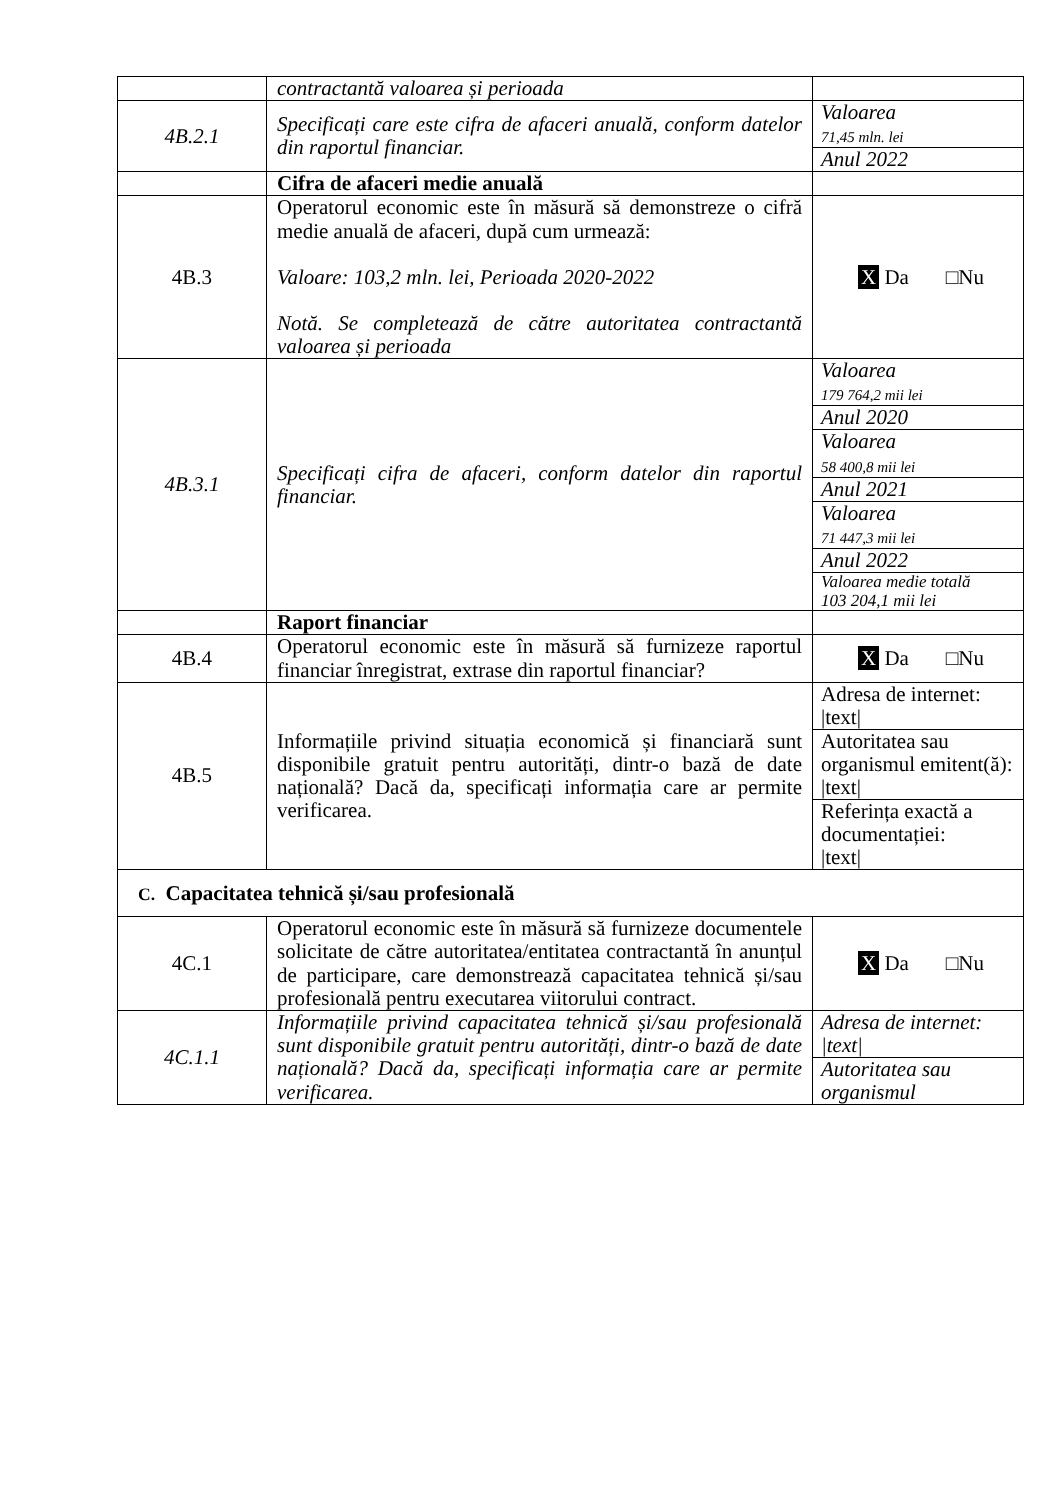| | contractantă valoarea și perioada | |
| 4B.2.1 | Specificați care este cifra de afaceri anuală, conform datelor din raportul financiar. | Valoarea 71,45 mln. lei Anul 2022 |
| | Cifra de afaceri medie anuală | |
| 4B.3 | Operatorul economic este în măsură să demonstreze o cifră medie anuală de afaceri, după cum urmează: Valoare: 103,2 mln. lei, Perioada 2020-2022 Notă. Se completează de către autoritatea contractantă valoarea și perioada | X Da □Nu |
| 4B.3.1 | Specificați cifra de afaceri, conform datelor din raportul financiar. | Valoarea 179 764,2 mii lei Anul 2020 Valoarea 58 400,8 mii lei Anul 2021 Valoarea 71 447,3 mii lei Anul 2022 Valoarea medie totală 103 204,1 mii lei |
| | Raport financiar | |
| 4B.4 | Operatorul economic este în măsură să furnizeze raportul financiar înregistrat, extrase din raportul financiar? | X Da □Nu |
| 4B.5 | Informațiile privind situația economică și financiară sunt disponibile gratuit pentru autorități, dintr-o bază de date națională? Dacă da, specificați informația care ar permite verificarea. | Adresa de internet: /text/ Autoritatea sau organismul emitent(ă): /text/ Referința exactă a documentației: /text/ |
| C. Capacitatea tehnică și/sau profesională | | |
| 4C.1 | Operatorul economic este în măsură să furnizeze documentele solicitate de către autoritatea/entitatea contractantă în anunțul de participare, care demonstrează capacitatea tehnică și/sau profesională pentru executarea viitorului contract. | X Da □Nu |
| 4C.1.1 | Informațiile privind capacitatea tehnică și/sau profesională sunt disponibile gratuit pentru autorități, dintr-o bază de date națională? Dacă da, specificați informația care ar permite verificarea. | Adresa de internet: /text/ Autoritatea sau organismul |